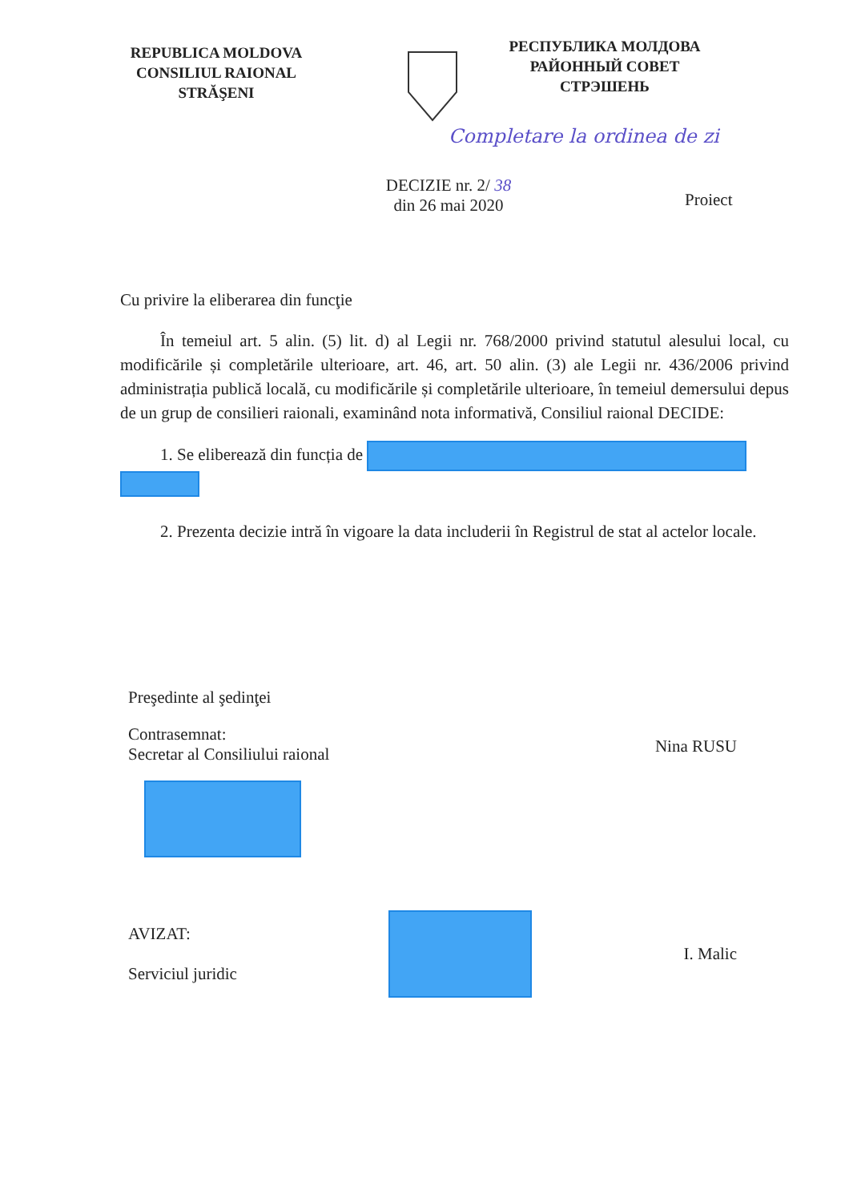REPUBLICA MOLDOVA
CONSILIUL RAIONAL
STRĂŞENI
РЕСПУБЛИКА МОЛДОВА
РАЙОННЫЙ СОВЕТ
СТРЭШЕНЬ
Completare la ordinea de zi
DECIZIE nr. 2/ 38
din 26 mai 2020
Proiect
Cu privire la eliberarea din funcţie
În temeiul art. 5 alin. (5) lit. d) al Legii nr. 768/2000 privind statutul alesului local, cu modificările și completările ulterioare, art. 46, art. 50 alin. (3) ale Legii nr. 436/2006 privind administrația publică locală, cu modificările și completările ulterioare, în temeiul demersului depus de un grup de consilieri raionali, examinând nota informativă, Consiliul raional DECIDE:
1. Se eliberează din funcția de
2. Prezenta decizie intră în vigoare la data includerii în Registrul de stat al actelor locale.
Preşedinte al şedinţei
Contrasemnat:
Secretar al Consiliului raional
Nina RUSU
AVIZAT:
Serviciul juridic
I. Malic